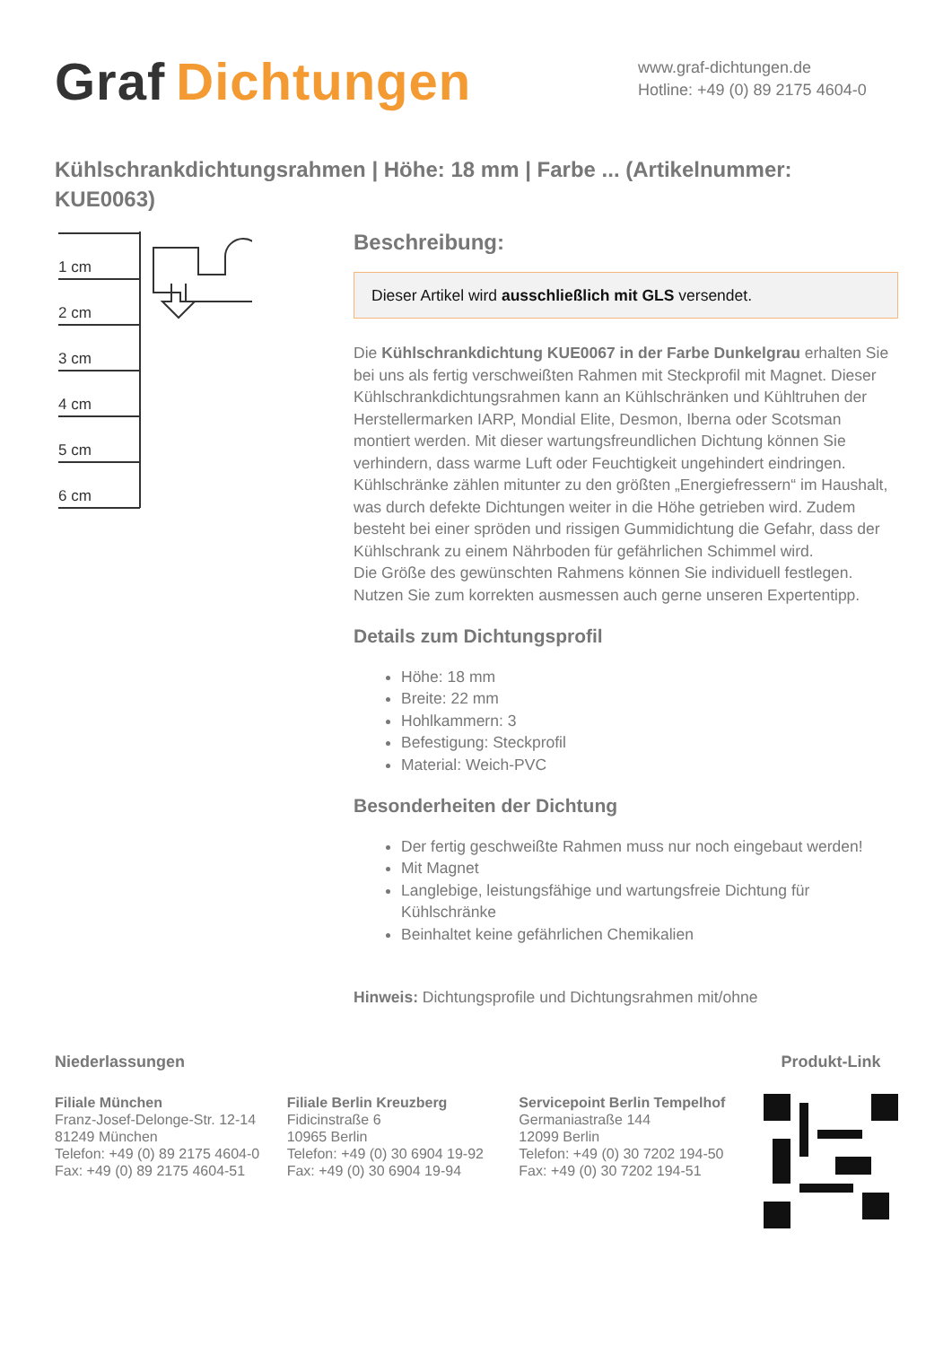Graf Dichtungen
www.graf-dichtungen.de
Hotline: +49 (0) 89 2175 4604-0
Kühlschrankdichtungsrahmen | Höhe: 18 mm | Farbe ... (Artikelnummer: KUE0063)
1 cm
2 cm
3 cm
4 cm
5 cm
6 cm
Beschreibung:
Dieser Artikel wird ausschließlich mit GLS versendet.
Die Kühlschrankdichtung KUE0067 in der Farbe Dunkelgrau erhalten Sie bei uns als fertig verschweißten Rahmen mit Steckprofil mit Magnet. Dieser Kühlschrankdichtungsrahmen kann an Kühlschränken und Kühltruhen der Herstellermarken IARP, Mondial Elite, Desmon, Iberna oder Scotsman montiert werden. Mit dieser wartungsfreundlichen Dichtung können Sie verhindern, dass warme Luft oder Feuchtigkeit ungehindert eindringen. Kühlschränke zählen mitunter zu den größten „Energiefressern“ im Haushalt, was durch defekte Dichtungen weiter in die Höhe getrieben wird. Zudem besteht bei einer spröden und rissigen Gummidichtung die Gefahr, dass der Kühlschrank zu einem Nährboden für gefährlichen Schimmel wird.
Die Größe des gewünschten Rahmens können Sie individuell festlegen. Nutzen Sie zum korrekten ausmessen auch gerne unseren Expertentipp.
Details zum Dichtungsprofil
Höhe: 18 mm
Breite: 22 mm
Hohlkammern: 3
Befestigung: Steckprofil
Material: Weich-PVC
Besonderheiten der Dichtung
Der fertig geschweißte Rahmen muss nur noch eingebaut werden!
Mit Magnet
Langlebige, leistungsfähige und wartungsfreie Dichtung für Kühlschränke
Beinhaltet keine gefährlichen Chemikalien
Hinweis: Dichtungsprofile und Dichtungsrahmen mit/ohne
Niederlassungen
Filiale München
Franz-Josef-Delonge-Str. 12-14
81249 München
Telefon: +49 (0) 89 2175 4604-0
Fax: +49 (0) 89 2175 4604-51
Filiale Berlin Kreuzberg
Fidicinstraße 6
10965 Berlin
Telefon: +49 (0) 30 6904 19-92
Fax: +49 (0) 30 6904 19-94
Servicepoint Berlin Tempelhof
Germaniastraße 144
12099 Berlin
Telefon: +49 (0) 30 7202 194-50
Fax: +49 (0) 30 7202 194-51
Produkt-Link